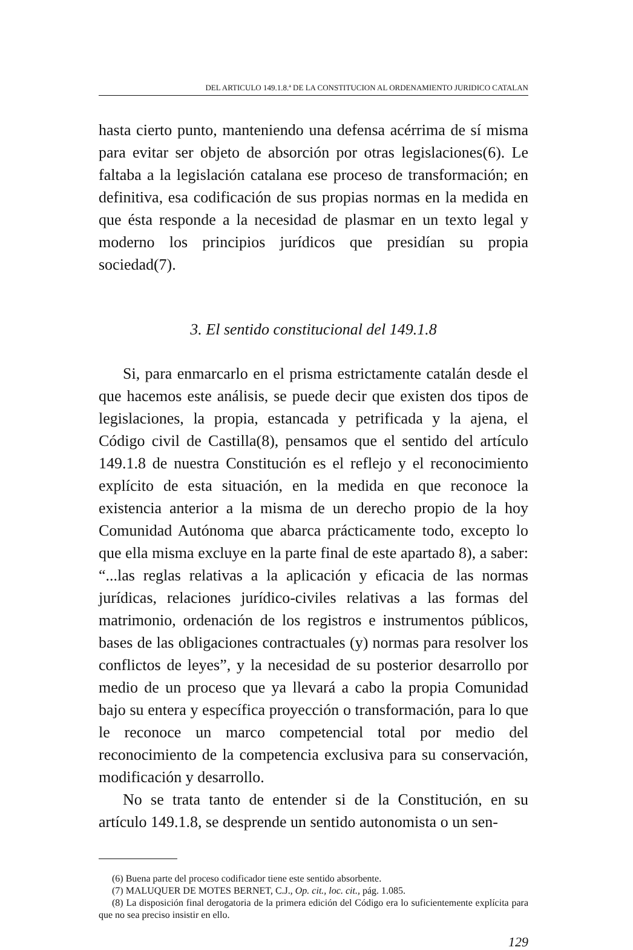DEL ARTICULO 149.1.8.ª DE LA CONSTITUCION AL ORDENAMIENTO JURIDICO CATALAN
hasta cierto punto, manteniendo una defensa acérrima de sí misma para evitar ser objeto de absorción por otras legislaciones(6). Le faltaba a la legislación catalana ese proceso de transformación; en definitiva, esa codificación de sus propias normas en la medida en que ésta responde a la necesidad de plasmar en un texto legal y moderno los principios jurídicos que presidían su propia sociedad(7).
3. El sentido constitucional del 149.1.8
Si, para enmarcarlo en el prisma estrictamente catalán desde el que hacemos este análisis, se puede decir que existen dos tipos de legislaciones, la propia, estancada y petrificada y la ajena, el Código civil de Castilla(8), pensamos que el sentido del artículo 149.1.8 de nuestra Constitución es el reflejo y el reconocimiento explícito de esta situación, en la medida en que reconoce la existencia anterior a la misma de un derecho propio de la hoy Comunidad Autónoma que abarca prácticamente todo, excepto lo que ella misma excluye en la parte final de este apartado 8), a saber: “...las reglas relativas a la aplicación y eficacia de las normas jurídicas, relaciones jurídico-civiles relativas a las formas del matrimonio, ordenación de los registros e instrumentos públicos, bases de las obligaciones contractuales (y) normas para resolver los conflictos de leyes”, y la necesidad de su posterior desarrollo por medio de un proceso que ya llevará a cabo la propia Comunidad bajo su entera y específica proyección o transformación, para lo que le reconoce un marco competencial total por medio del reconocimiento de la competencia exclusiva para su conservación, modificación y desarrollo.
No se trata tanto de entender si de la Constitución, en su artículo 149.1.8, se desprende un sentido autonomista o un sen-
(6) Buena parte del proceso codificador tiene este sentido absorbente.
(7) MALUQUER DE MOTES BERNET, C.J., Op. cit., loc. cit., pág. 1.085.
(8) La disposición final derogatoria de la primera edición del Código era lo suficientemente explícita para que no sea preciso insistir en ello.
129